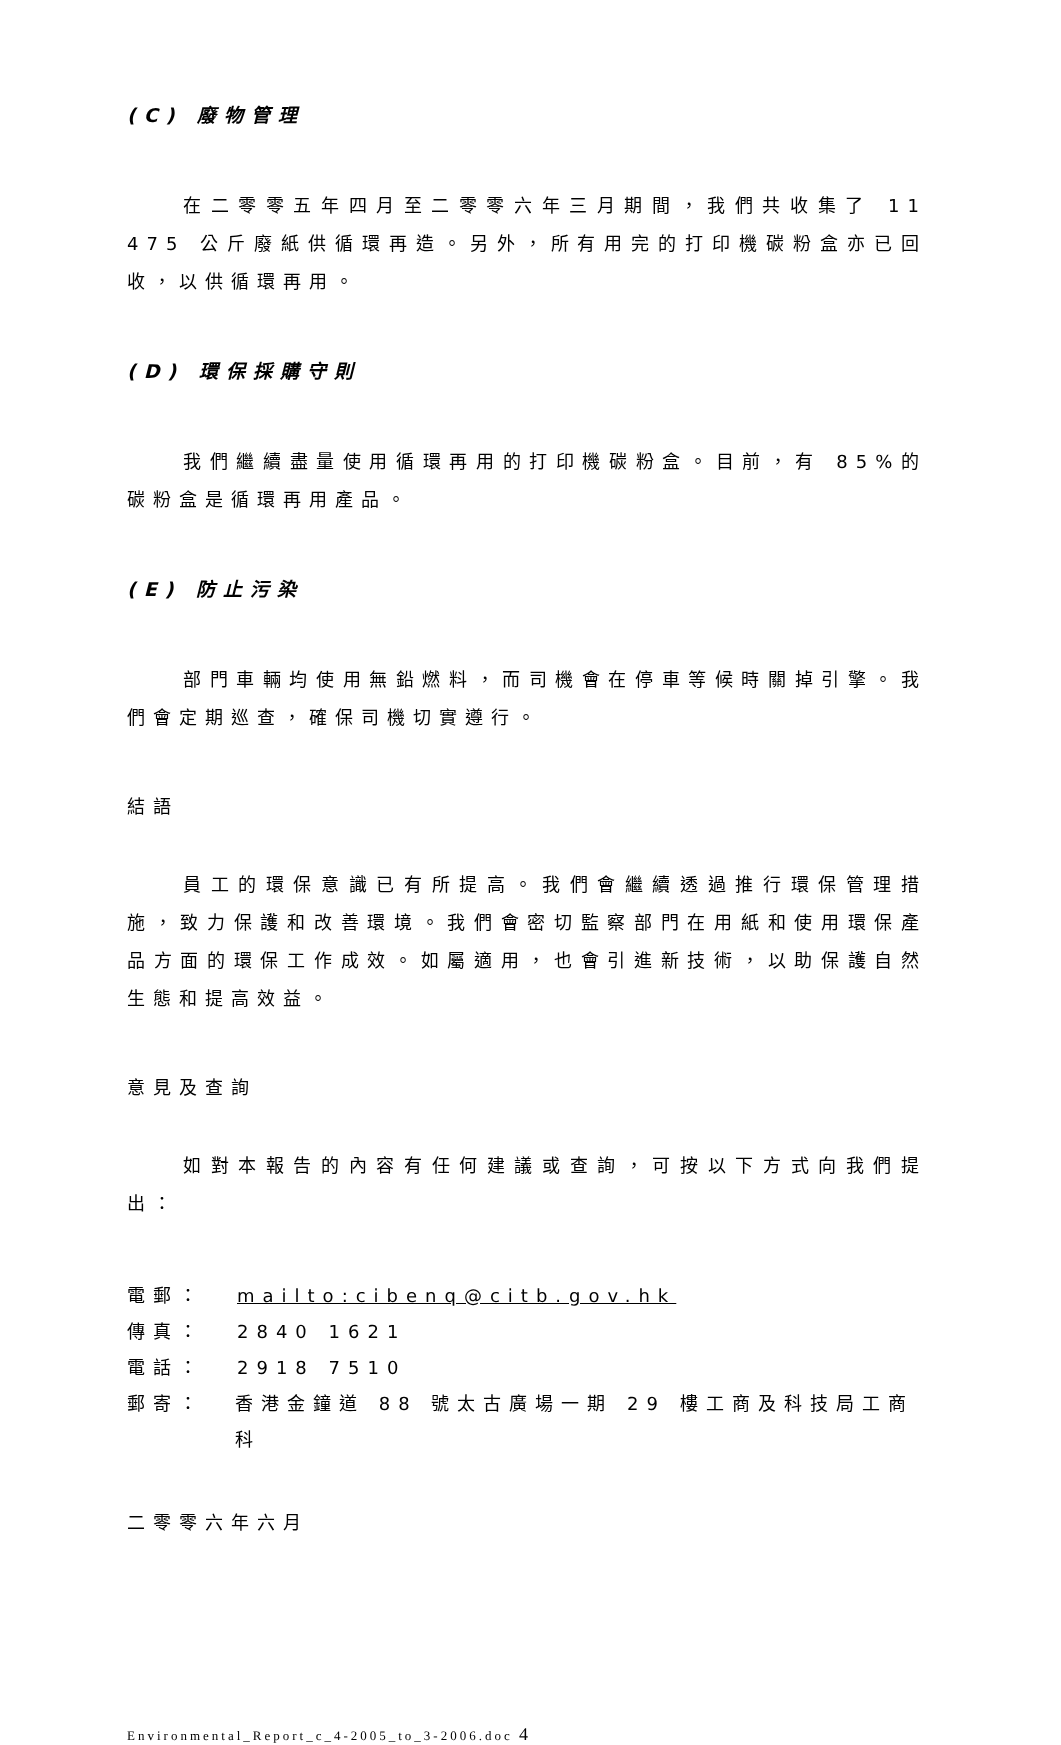(C) 廢物管理
在二零零五年四月至二零零六年三月期間，我們共收集了 11 475 公斤廢紙供循環再造。另外，所有用完的打印機碳粉盒亦已回收，以供循環再用。
(D) 環保採購守則
我們繼續盡量使用循環再用的打印機碳粉盒。目前，有 85%的碳粉盒是循環再用產品。
(E) 防止污染
部門車輛均使用無鉛燃料，而司機會在停車等候時關掉引擎。我們會定期巡查，確保司機切實遵行。
結語
員工的環保意識已有所提高。我們會繼續透過推行環保管理措施，致力保護和改善環境。我們會密切監察部門在用紙和使用環保產品方面的環保工作成效。如屬適用，也會引進新技術，以助保護自然生態和提高效益。
意見及查詢
如對本報告的內容有任何建議或查詢，可按以下方式向我們提出：
電郵： mailto:cibenq@citb.gov.hk
傳真： 2840 1621
電話： 2918 7510
郵寄： 香港金鐘道 88 號太古廣場一期 29 樓工商及科技局工商科
二零零六年六月
Environmental_Report_c_4-2005_to_3-2006.doc 4